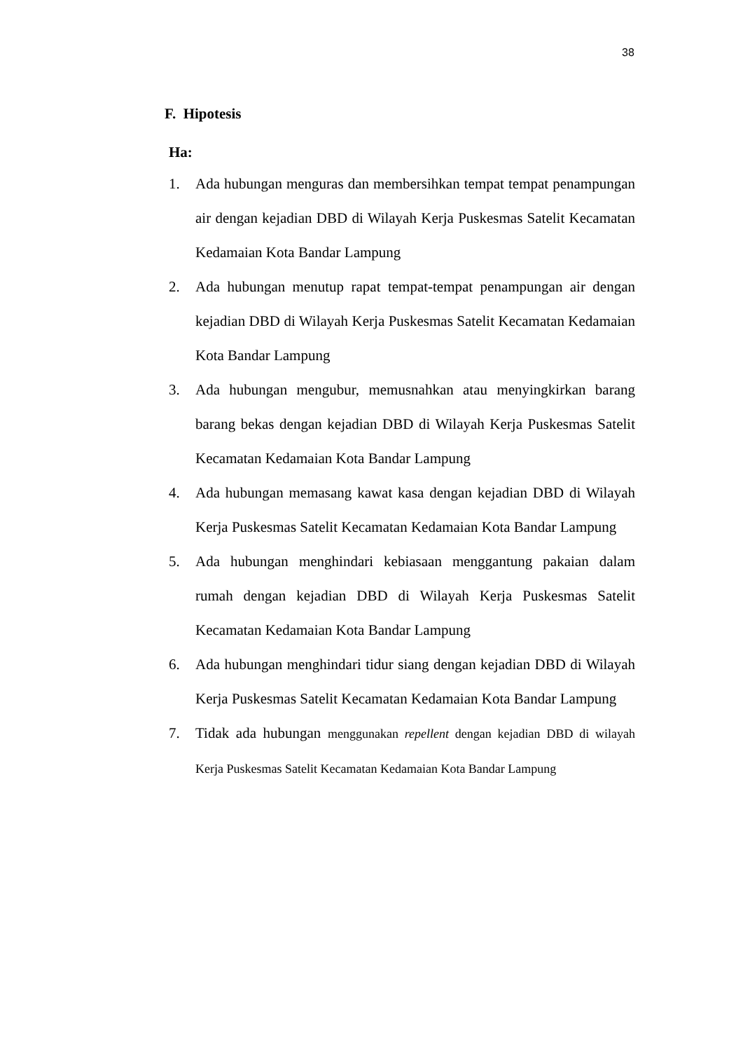38
F. Hipotesis
Ha:
1. Ada hubungan menguras dan membersihkan tempat tempat penampungan air dengan kejadian DBD di Wilayah Kerja Puskesmas Satelit Kecamatan Kedamaian Kota Bandar Lampung
2. Ada hubungan menutup rapat tempat-tempat penampungan air dengan kejadian DBD di Wilayah Kerja Puskesmas Satelit Kecamatan Kedamaian Kota Bandar Lampung
3. Ada hubungan mengubur, memusnahkan atau menyingkirkan barang barang bekas dengan kejadian DBD di Wilayah Kerja Puskesmas Satelit Kecamatan Kedamaian Kota Bandar Lampung
4. Ada hubungan memasang kawat kasa dengan kejadian DBD di Wilayah Kerja Puskesmas Satelit Kecamatan Kedamaian Kota Bandar Lampung
5. Ada hubungan menghindari kebiasaan menggantung pakaian dalam rumah dengan kejadian DBD di Wilayah Kerja Puskesmas Satelit Kecamatan Kedamaian Kota Bandar Lampung
6. Ada hubungan menghindari tidur siang dengan kejadian DBD di Wilayah Kerja Puskesmas Satelit Kecamatan Kedamaian Kota Bandar Lampung
7. Tidak ada hubungan menggunakan repellent dengan kejadian DBD di wilayah Kerja Puskesmas Satelit Kecamatan Kedamaian Kota Bandar Lampung